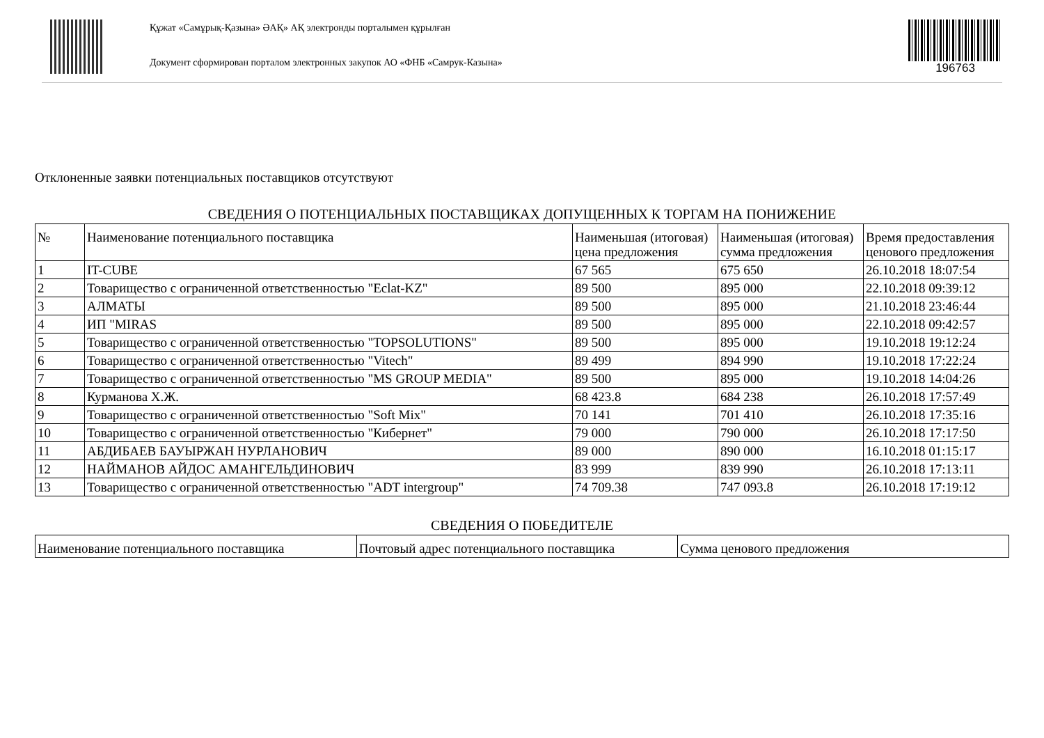Құжат «Самұрық-Қазына» ӘАҚ» АҚ электронды порталымен құрылған
Документ сформирован порталом электронных закупок АО «ФНБ «Самрук-Казына»
196763
Отклоненные заявки потенциальных поставщиков отсутствуют
СВЕДЕНИЯ О ПОТЕНЦИАЛЬНЫХ ПОСТАВЩИКАХ ДОПУЩЕННЫХ К ТОРГАМ НА ПОНИЖЕНИЕ
| № | Наименование потенциального поставщика | Наименьшая (итоговая) цена предложения | Наименьшая (итоговая) сумма предложения | Время предоставления ценового предложения |
| --- | --- | --- | --- | --- |
| 1 | IT-CUBE | 67 565 | 675 650 | 26.10.2018 18:07:54 |
| 2 | Товарищество с ограниченной ответственностью "Eclat-KZ" | 89 500 | 895 000 | 22.10.2018 09:39:12 |
| 3 | АЛМАТЫ | 89 500 | 895 000 | 21.10.2018 23:46:44 |
| 4 | ИП "MIRAS | 89 500 | 895 000 | 22.10.2018 09:42:57 |
| 5 | Товарищество с ограниченной ответственностью "TOPSOLUTIONS" | 89 500 | 895 000 | 19.10.2018 19:12:24 |
| 6 | Товарищество с ограниченной ответственностью "Vitech" | 89 499 | 894 990 | 19.10.2018 17:22:24 |
| 7 | Товарищество с ограниченной ответственностью "MS GROUP MEDIA" | 89 500 | 895 000 | 19.10.2018 14:04:26 |
| 8 | Курманова Х.Ж. | 68 423.8 | 684 238 | 26.10.2018 17:57:49 |
| 9 | Товарищество с ограниченной ответственностью "Soft Mix" | 70 141 | 701 410 | 26.10.2018 17:35:16 |
| 10 | Товарищество с ограниченной ответственностью "Кибернет" | 79 000 | 790 000 | 26.10.2018 17:17:50 |
| 11 | АБДИБАЕВ БАУЫРЖАН НУРЛАНОВИЧ | 89 000 | 890 000 | 16.10.2018 01:15:17 |
| 12 | НАЙМАНОВ АЙДОС АМАНГЕЛЬДИНОВИЧ | 83 999 | 839 990 | 26.10.2018 17:13:11 |
| 13 | Товарищество с ограниченной ответственностью "ADT intergroup" | 74 709.38 | 747 093.8 | 26.10.2018 17:19:12 |
СВЕДЕНИЯ О ПОБЕДИТЕЛЕ
| Наименование потенциального поставщика | Почтовый адрес потенциального поставщика | Сумма ценового предложения |
| --- | --- | --- |